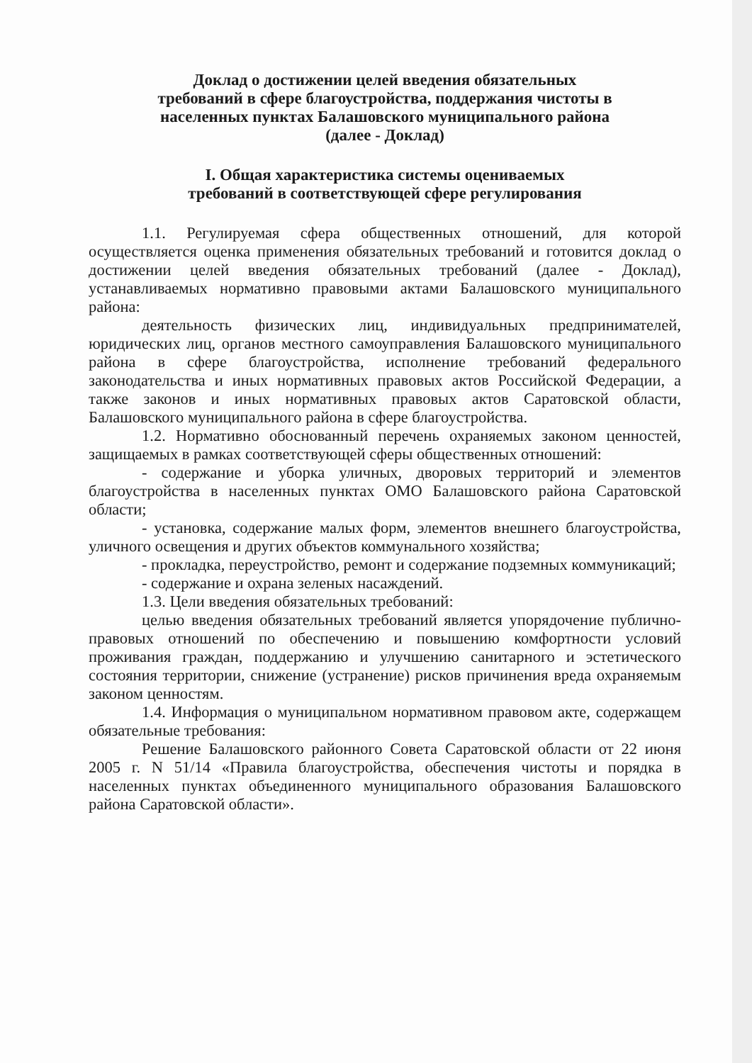Доклад о достижении целей введения обязательных
требований в сфере благоустройства, поддержания чистоты в
населенных пунктах Балашовского муниципального района
(далее - Доклад)
I. Общая характеристика системы оцениваемых
требований в соответствующей сфере регулирования
1.1. Регулируемая сфера общественных отношений, для которой осуществляется оценка применения обязательных требований и готовится доклад о достижении целей введения обязательных требований (далее - Доклад), устанавливаемых нормативно правовыми актами Балашовского муниципального района:
деятельность физических лиц, индивидуальных предпринимателей, юридических лиц, органов местного самоуправления Балашовского муниципального района в сфере благоустройства, исполнение требований федерального законодательства и иных нормативных правовых актов Российской Федерации, а также законов и иных нормативных правовых актов Саратовской области, Балашовского муниципального района в сфере благоустройства.
1.2. Нормативно обоснованный перечень охраняемых законом ценностей, защищаемых в рамках соответствующей сферы общественных отношений:
- содержание и уборка уличных, дворовых территорий и элементов благоустройства в населенных пунктах ОМО Балашовского района Саратовской области;
- установка, содержание малых форм, элементов внешнего благоустройства, уличного освещения и других объектов коммунального хозяйства;
- прокладка, переустройство, ремонт и содержание подземных коммуникаций;
- содержание и охрана зеленых насаждений.
1.3. Цели введения обязательных требований:
целью введения обязательных требований является упорядочение публично-правовых отношений по обеспечению и повышению комфортности условий проживания граждан, поддержанию и улучшению санитарного и эстетического состояния территории, снижение (устранение) рисков причинения вреда охраняемым законом ценностям.
1.4. Информация о муниципальном нормативном правовом акте, содержащем обязательные требования:
Решение Балашовского районного Совета Саратовской области от 22 июня 2005 г. N 51/14 «Правила благоустройства, обеспечения чистоты и порядка в населенных пунктах объединенного муниципального образования Балашовского района Саратовской области».